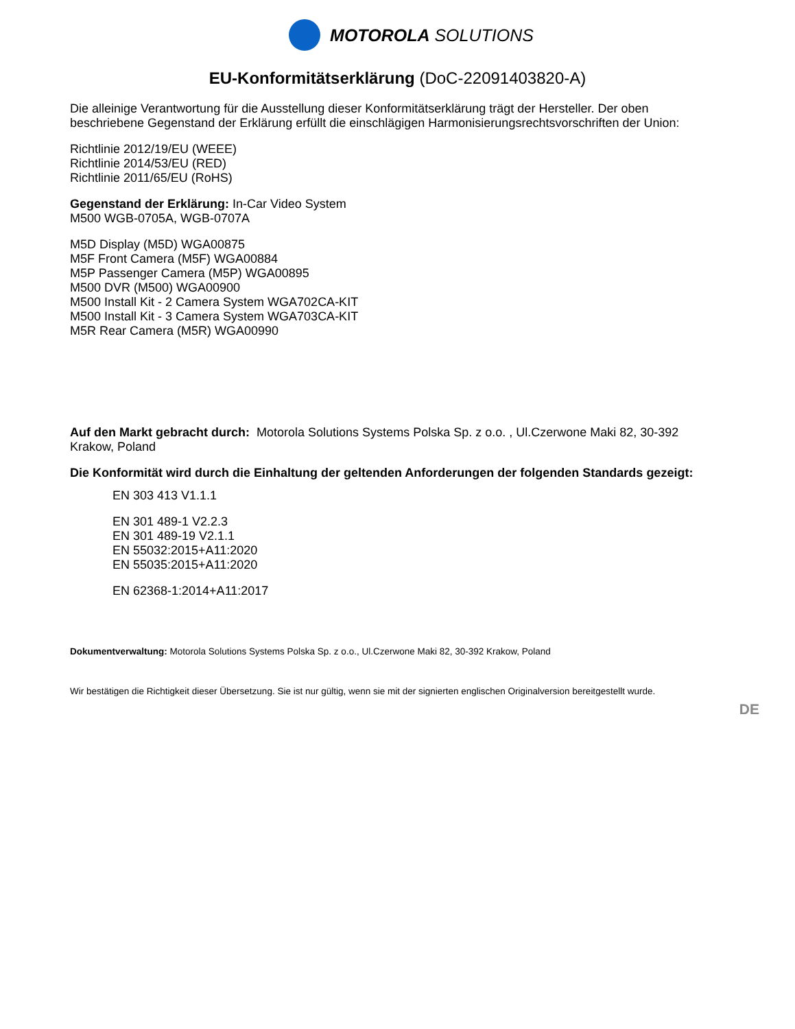MOTOROLA SOLUTIONS
EU-Konformitätserklärung (DoC-22091403820-A)
Die alleinige Verantwortung für die Ausstellung dieser Konformitätserklärung trägt der Hersteller. Der oben beschriebene Gegenstand der Erklärung erfüllt die einschlägigen Harmonisierungsrechtsvorschriften der Union:
Richtlinie 2012/19/EU (WEEE)
Richtlinie 2014/53/EU (RED)
Richtlinie 2011/65/EU (RoHS)
Gegenstand der Erklärung: In-Car Video System
M500 WGB-0705A, WGB-0707A
M5D Display (M5D) WGA00875
M5F Front Camera (M5F) WGA00884
M5P Passenger Camera (M5P) WGA00895
M500 DVR (M500) WGA00900
M500 Install Kit - 2 Camera System WGA702CA-KIT
M500 Install Kit - 3 Camera System WGA703CA-KIT
M5R Rear Camera (M5R) WGA00990
Auf den Markt gebracht durch: Motorola Solutions Systems Polska Sp. z o.o. , Ul.Czerwone Maki 82, 30-392 Krakow, Poland
Die Konformität wird durch die Einhaltung der geltenden Anforderungen der folgenden Standards gezeigt:
EN 303 413 V1.1.1
EN 301 489-1 V2.2.3
EN 301 489-19 V2.1.1
EN 55032:2015+A11:2020
EN 55035:2015+A11:2020
EN 62368-1:2014+A11:2017
Dokumentverwaltung: Motorola Solutions Systems Polska Sp. z o.o., Ul.Czerwone Maki 82, 30-392 Krakow, Poland
Wir bestätigen die Richtigkeit dieser Übersetzung. Sie ist nur gültig, wenn sie mit der signierten englischen Originalversion bereitgestellt wurde.
DE